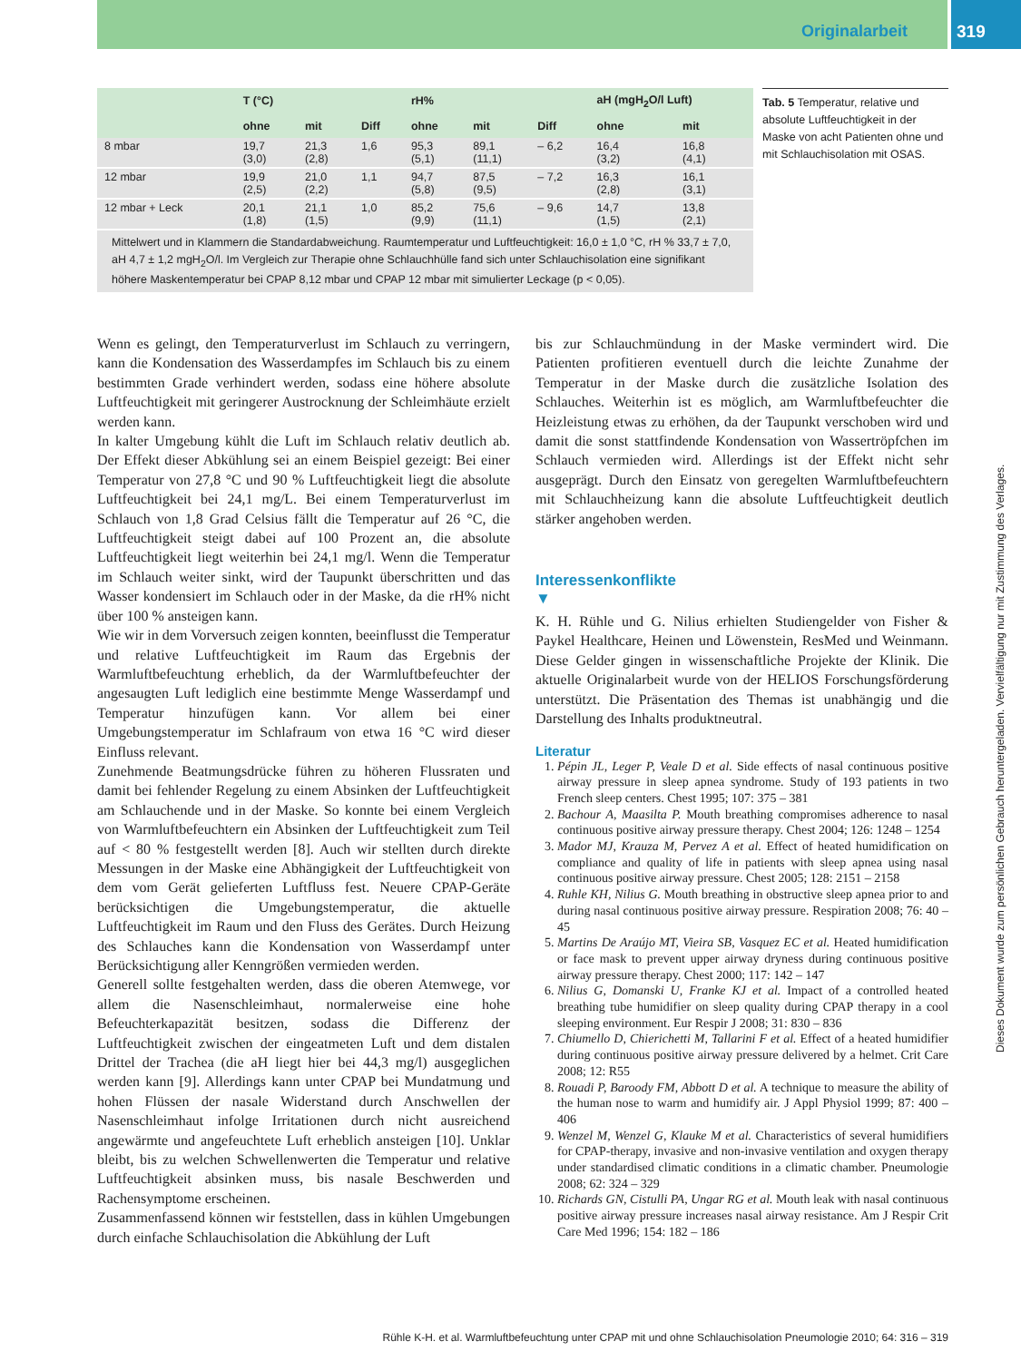Originalarbeit
319
| | T (°C) | | | rH% | | | aH (mgH<sub>2</sub>O/l Luft) | |
| --- | --- | --- | --- | --- | --- | --- | --- | --- |
| | ohne | mit | Diff | ohne | mit | Diff | ohne | mit |
| 8 mbar | 19,7 (3,0) | 21,3 (2,8) | 1,6 | 95,3 (5,1) | 89,1 (11,1) | – 6,2 | 16,4 (3,2) | 16,8 (4,1) |
| 12 mbar | 19,9 (2,5) | 21,0 (2,2) | 1,1 | 94,7 (5,8) | 87,5 (9,5) | – 7,2 | 16,3 (2,8) | 16,1 (3,1) |
| 12 mbar + Leck | 20,1 (1,8) | 21,1 (1,5) | 1,0 | 85,2 (9,9) | 75,6 (11,1) | – 9,6 | 14,7 (1,5) | 13,8 (2,1) |
Mittelwert und in Klammern die Standardabweichung. Raumtemperatur und Luftfeuchtigkeit: 16,0 ± 1,0 °C, rH % 33,7 ± 7,0, aH 4,7 ± 1,2 mgH<sub>2</sub>O/l. Im Vergleich zur Therapie ohne Schlauchhülle fand sich unter Schlauchisolation eine signifikant höhere Maskentemperatur bei CPAP 8,12 mbar und CPAP 12 mbar mit simulierter Leckage (p < 0,05).
Tab. 5 Temperatur, relative und absolute Luftfeuchtigkeit in der Maske von acht Patienten ohne und mit Schlauchisolation mit OSAS.
Wenn es gelingt, den Temperaturverlust im Schlauch zu verringern, kann die Kondensation des Wasserdampfes im Schlauch bis zu einem bestimmten Grade verhindert werden, sodass eine höhere absolute Luftfeuchtigkeit mit geringerer Austrocknung der Schleimhäute erzielt werden kann.
In kalter Umgebung kühlt die Luft im Schlauch relativ deutlich ab. Der Effekt dieser Abkühlung sei an einem Beispiel gezeigt: Bei einer Temperatur von 27,8 °C und 90 % Luftfeuchtigkeit liegt die absolute Luftfeuchtigkeit bei 24,1 mg/L. Bei einem Temperaturverlust im Schlauch von 1,8 Grad Celsius fällt die Temperatur auf 26 °C, die Luftfeuchtigkeit steigt dabei auf 100 Prozent an, die absolute Luftfeuchtigkeit liegt weiterhin bei 24,1 mg/l. Wenn die Temperatur im Schlauch weiter sinkt, wird der Taupunkt überschritten und das Wasser kondensiert im Schlauch oder in der Maske, da die rH% nicht über 100 % ansteigen kann.
Wie wir in dem Vorversuch zeigen konnten, beeinflusst die Temperatur und relative Luftfeuchtigkeit im Raum das Ergebnis der Warmluftbefeuchtung erheblich, da der Warmluftbefeuchter der angesaugten Luft lediglich eine bestimmte Menge Wasserdampf und Temperatur hinzufügen kann. Vor allem bei einer Umgebungstemperatur im Schlafraum von etwa 16 °C wird dieser Einfluss relevant.
Zunehmende Beatmungsdrücke führen zu höheren Flussraten und damit bei fehlender Regelung zu einem Absinken der Luftfeuchtigkeit am Schlauchende und in der Maske. So konnte bei einem Vergleich von Warmluftbefeuchtern ein Absinken der Luftfeuchtigkeit zum Teil auf < 80 % festgestellt werden [8]. Auch wir stellten durch direkte Messungen in der Maske eine Abhängigkeit der Luftfeuchtigkeit von dem vom Gerät gelieferten Luftfluss fest. Neuere CPAP-Geräte berücksichtigen die Umgebungstemperatur, die aktuelle Luftfeuchtigkeit im Raum und den Fluss des Gerätes. Durch Heizung des Schlauches kann die Kondensation von Wasserdampf unter Berücksichtigung aller Kenngrößen vermieden werden.
Generell sollte festgehalten werden, dass die oberen Atemwege, vor allem die Nasenschleimhaut, normalerweise eine hohe Befeuchterkapazität besitzen, sodass die Differenz der Luftfeuchtigkeit zwischen der eingeatmeten Luft und dem distalen Drittel der Trachea (die aH liegt hier bei 44,3 mg/l) ausgeglichen werden kann [9]. Allerdings kann unter CPAP bei Mundatmung und hohen Flüssen der nasale Widerstand durch Anschwellen der Nasenschleimhaut infolge Irritationen durch nicht ausreichend angewärmte und angefeuchtete Luft erheblich ansteigen [10]. Unklar bleibt, bis zu welchen Schwellenwerten die Temperatur und relative Luftfeuchtigkeit absinken muss, bis nasale Beschwerden und Rachensymptome erscheinen.
Zusammenfassend können wir feststellen, dass in kühlen Umgebungen durch einfache Schlauchisolation die Abkühlung der Luft
bis zur Schlauchmündung in der Maske vermindert wird. Die Patienten profitieren eventuell durch die leichte Zunahme der Temperatur in der Maske durch die zusätzliche Isolation des Schlauches. Weiterhin ist es möglich, am Warmluftbefeuchter die Heizleistung etwas zu erhöhen, da der Taupunkt verschoben wird und damit die sonst stattfindende Kondensation von Wassertröpfchen im Schlauch vermieden wird. Allerdings ist der Effekt nicht sehr ausgeprägt. Durch den Einsatz von geregelten Warmluftbefeuchtern mit Schlauchheizung kann die absolute Luftfeuchtigkeit deutlich stärker angehoben werden.
Interessenkonflikte
▼
K. H. Rühle und G. Nilius erhielten Studiengelder von Fisher & Paykel Healthcare, Heinen und Löwenstein, ResMed und Weinmann. Diese Gelder gingen in wissenschaftliche Projekte der Klinik. Die aktuelle Originalarbeit wurde von der HELIOS Forschungsförderung unterstützt. Die Präsentation des Themas ist unabhängig und die Darstellung des Inhalts produktneutral.
Literatur
1. Pépin JL, Leger P, Veale D et al. Side effects of nasal continuous positive airway pressure in sleep apnea syndrome. Study of 193 patients in two French sleep centers. Chest 1995; 107: 375 – 381
2. Bachour A, Maasilta P. Mouth breathing compromises adherence to nasal continuous positive airway pressure therapy. Chest 2004; 126: 1248 – 1254
3. Mador MJ, Krauza M, Pervez A et al. Effect of heated humidification on compliance and quality of life in patients with sleep apnea using nasal continuous positive airway pressure. Chest 2005; 128: 2151 – 2158
4. Ruhle KH, Nilius G. Mouth breathing in obstructive sleep apnea prior to and during nasal continuous positive airway pressure. Respiration 2008; 76: 40 – 45
5. Martins De Araújo MT, Vieira SB, Vasquez EC et al. Heated humidification or face mask to prevent upper airway dryness during continuous positive airway pressure therapy. Chest 2000; 117: 142 – 147
6. Nilius G, Domanski U, Franke KJ et al. Impact of a controlled heated breathing tube humidifier on sleep quality during CPAP therapy in a cool sleeping environment. Eur Respir J 2008; 31: 830 – 836
7. Chiumello D, Chierichetti M, Tallarini F et al. Effect of a heated humidifier during continuous positive airway pressure delivered by a helmet. Crit Care 2008; 12: R55
8. Rouadi P, Baroody FM, Abbott D et al. A technique to measure the ability of the human nose to warm and humidify air. J Appl Physiol 1999; 87: 400 – 406
9. Wenzel M, Wenzel G, Klauke M et al. Characteristics of several humidifiers for CPAP-therapy, invasive and non-invasive ventilation and oxygen therapy under standardised climatic conditions in a climatic chamber. Pneumologie 2008; 62: 324 – 329
10. Richards GN, Cistulli PA, Ungar RG et al. Mouth leak with nasal continuous positive airway pressure increases nasal airway resistance. Am J Respir Crit Care Med 1996; 154: 182 – 186
Rühle K-H. et al. Warmluftbefeuchtung unter CPAP mit und ohne Schlauchisolation Pneumologie 2010; 64: 316 – 319
Dieses Dokument wurde zum persönlichen Gebrauch heruntergeladen. Vervielfältigung nur mit Zustimmung des Verlages.